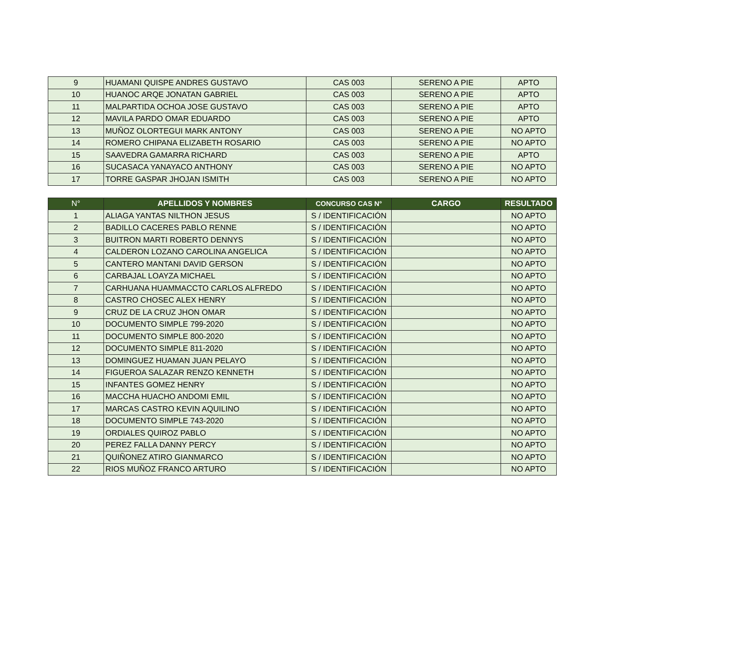| 9 | HUAMANI QUISPE ANDRES GUSTAVO | CAS 003 | SERENO A PIE | APTO |
| 10 | HUANOC ARQE JONATAN GABRIEL | CAS 003 | SERENO A PIE | APTO |
| 11 | MALPARTIDA OCHOA JOSE GUSTAVO | CAS 003 | SERENO A PIE | APTO |
| 12 | MAVILA PARDO OMAR EDUARDO | CAS 003 | SERENO A PIE | APTO |
| 13 | MUÑOZ OLORTEGUI MARK ANTONY | CAS 003 | SERENO A PIE | NO APTO |
| 14 | ROMERO CHIPANA ELIZABETH ROSARIO | CAS 003 | SERENO A PIE | NO APTO |
| 15 | SAAVEDRA GAMARRA RICHARD | CAS 003 | SERENO A PIE | APTO |
| 16 | SUCASACA YANAYACO ANTHONY | CAS 003 | SERENO A PIE | NO APTO |
| 17 | TORRE GASPAR JHOJAN ISMITH | CAS 003 | SERENO A PIE | NO APTO |
| N° | APELLIDOS Y NOMBRES | CONCURSO CAS N° | CARGO | RESULTADO |
| --- | --- | --- | --- | --- |
| 1 | ALIAGA YANTAS NILTHON JESUS | S / IDENTIFICACIÓN | | NO APTO |
| 2 | BADILLO CACERES PABLO RENNE | S / IDENTIFICACIÓN | | NO APTO |
| 3 | BUITRON MARTI ROBERTO DENNYS | S / IDENTIFICACIÓN | | NO APTO |
| 4 | CALDERON LOZANO CAROLINA ANGELICA | S / IDENTIFICACIÓN | | NO APTO |
| 5 | CANTERO MANTANI DAVID GERSON | S / IDENTIFICACIÓN | | NO APTO |
| 6 | CARBAJAL LOAYZA MICHAEL | S / IDENTIFICACIÓN | | NO APTO |
| 7 | CARHUANA HUAMMACCTO CARLOS ALFREDO | S / IDENTIFICACIÓN | | NO APTO |
| 8 | CASTRO CHOSEC ALEX HENRY | S / IDENTIFICACIÓN | | NO APTO |
| 9 | CRUZ DE LA CRUZ JHON OMAR | S / IDENTIFICACIÓN | | NO APTO |
| 10 | DOCUMENTO SIMPLE 799-2020 | S / IDENTIFICACIÓN | | NO APTO |
| 11 | DOCUMENTO SIMPLE 800-2020 | S / IDENTIFICACIÓN | | NO APTO |
| 12 | DOCUMENTO SIMPLE 811-2020 | S / IDENTIFICACIÓN | | NO APTO |
| 13 | DOMINGUEZ HUAMAN JUAN PELAYO | S / IDENTIFICACIÓN | | NO APTO |
| 14 | FIGUEROA SALAZAR RENZO KENNETH | S / IDENTIFICACIÓN | | NO APTO |
| 15 | INFANTES GOMEZ HENRY | S / IDENTIFICACIÓN | | NO APTO |
| 16 | MACCHA HUACHO ANDOMI EMIL | S / IDENTIFICACIÓN | | NO APTO |
| 17 | MARCAS CASTRO KEVIN AQUILINO | S / IDENTIFICACIÓN | | NO APTO |
| 18 | DOCUMENTO SIMPLE 743-2020 | S / IDENTIFICACIÓN | | NO APTO |
| 19 | ORDIALES QUIROZ PABLO | S / IDENTIFICACIÓN | | NO APTO |
| 20 | PEREZ FALLA DANNY PERCY | S / IDENTIFICACIÓN | | NO APTO |
| 21 | QUIÑONEZ ATIRO GIANMARCO | S / IDENTIFICACIÓN | | NO APTO |
| 22 | RIOS MUÑOZ FRANCO ARTURO | S / IDENTIFICACIÓN | | NO APTO |